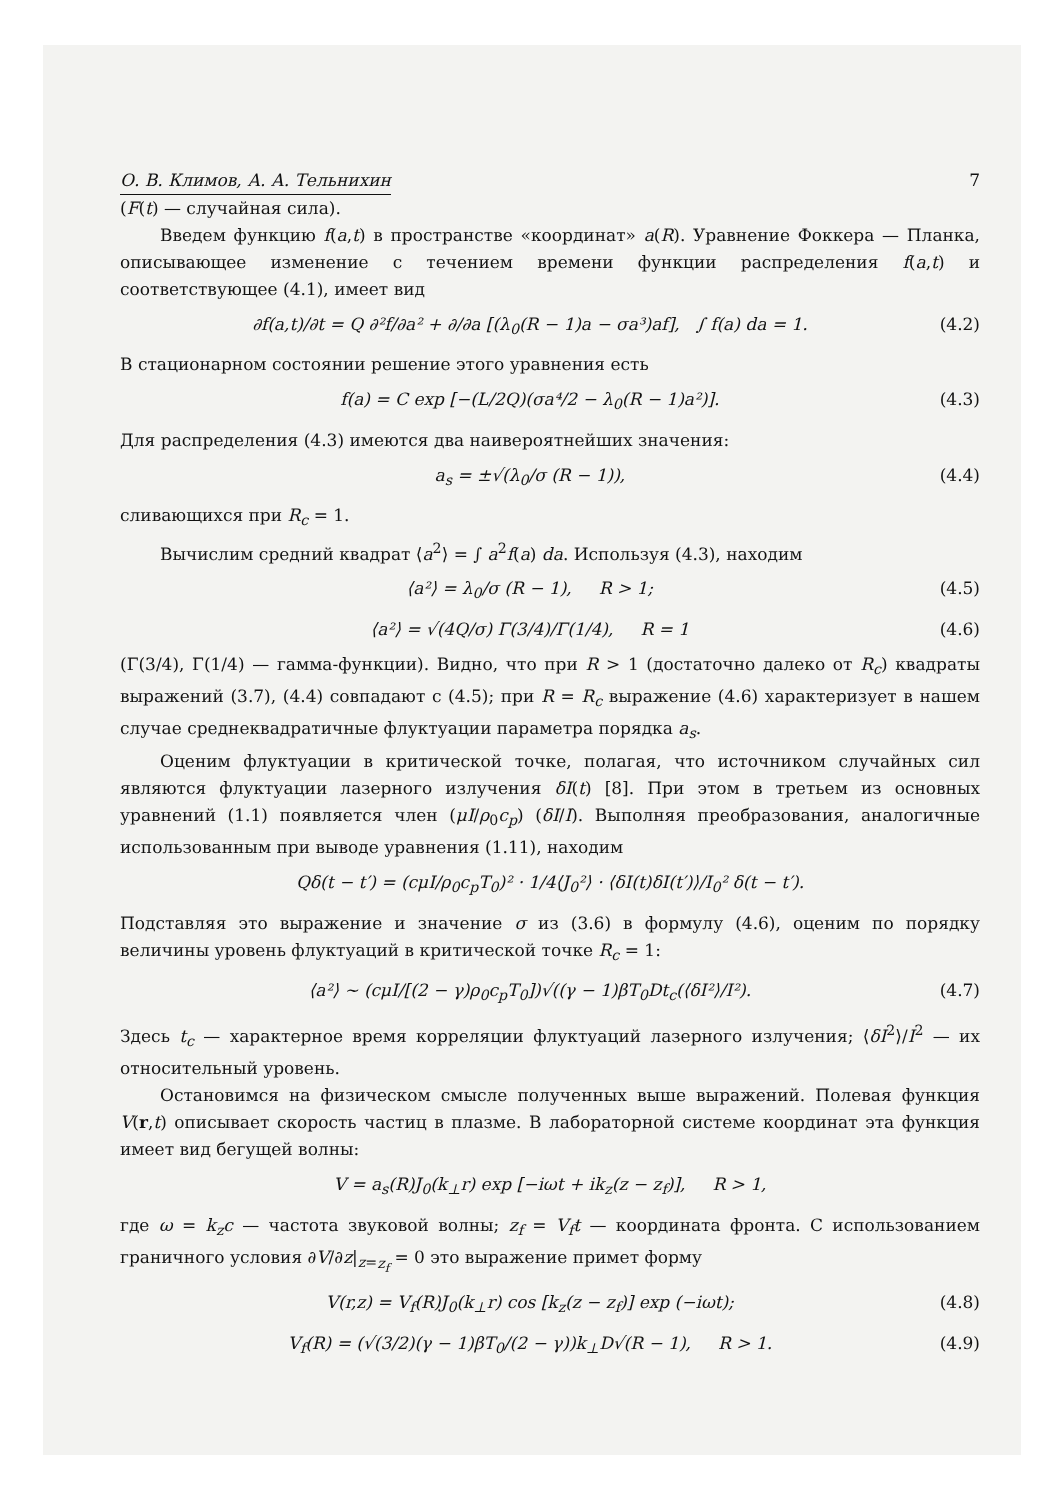О. В. Климов, А. А. Тельнихин 7
(F(t) — случайная сила).
Введем функцию f(a,t) в пространстве «координат» a(R). Уравнение Фоккера — Планка, описывающее изменение с течением времени функции распределения f(a,t) и соответствующее (4.1), имеет вид
∂f(a,t)/∂t = Q ∂²f/∂a² + ∂/∂a [(λ<sub>0</sub>(R − 1)a − σa³)af], ∫ f(a) da = 1. (4.2)
В стационарном состоянии решение этого уравнения есть
f(a) = C exp [−(L/2Q)(σa⁴/2 − λ<sub>0</sub>(R − 1)a²)]. (4.3)
Для распределения (4.3) имеются два наивероятнейших значения:
a<sub>s</sub> = ±√(λ<sub>0</sub>/σ (R − 1)), (4.4)
сливающихся при R<sub>c</sub> = 1.
Вычислим средний квадрат ⟨a<sup>2</sup>⟩ = ∫ a<sup>2</sup>f(a) da. Используя (4.3), находим
⟨a²⟩ = λ<sub>0</sub>/σ (R − 1), R > 1; (4.5)
⟨a²⟩ = √(4Q/σ) Γ(3/4)/Γ(1/4), R = 1 (4.6)
(Γ(3/4), Γ(1/4) — гамма-функции). Видно, что при R > 1 (достаточно далеко от R<sub>c</sub>) квадраты выражений (3.7), (4.4) совпадают с (4.5); при R = R<sub>c</sub> выражение (4.6) характеризует в нашем случае среднеквадратичные флуктуации параметра порядка a<sub>s</sub>.
Оценим флуктуации в критической точке, полагая, что источником случайных сил являются флуктуации лазерного излучения δI(t) [8]. При этом в третьем из основных уравнений (1.1) появляется член (μI/ρ<sub>0</sub>c<sub>p</sub>) (δI/I). Выполняя преобразования, аналогичные использованным при выводе уравнения (1.11), находим
Qδ(t − t′) = (cμI/ρ<sub>0</sub>c<sub>p</sub>T<sub>0</sub>)² · 1/4⟨J<sub>0</sub>²⟩ · ⟨δI(t)δI(t′)⟩/I<sub>0</sub>² δ(t − t′).
Подставляя это выражение и значение σ из (3.6) в формулу (4.6), оценим по порядку величины уровень флуктуаций в критической точке R<sub>c</sub> = 1:
⟨a²⟩ ~ (cμI/[(2 − γ)ρ<sub>0</sub>c<sub>p</sub>T<sub>0</sub>])√((γ − 1)βT<sub>0</sub>Dt<sub>c</sub>(⟨δI²⟩/I²). (4.7)
Здесь t<sub>c</sub> — характерное время корреляции флуктуаций лазерного излучения; ⟨δI<sup>2</sup>⟩/I<sup>2</sup> — их относительный уровень.
Остановимся на физическом смысле полученных выше выражений. Полевая функция V(r,t) описывает скорость частиц в плазме. В лабораторной системе координат эта функция имеет вид бегущей волны:
V = a<sub>s</sub>(R)J<sub>0</sub>(k<sub>⊥</sub>r) exp [−iωt + ik<sub>z</sub>(z − z<sub>f</sub>)], R > 1,
где ω = k<sub>z</sub>c — частота звуковой волны; z<sub>f</sub> = V<sub>f</sub>t — координата фронта. С использованием граничного условия ∂V/∂z|<sub>z=z<sub>f</sub></sub> = 0 это выражение примет форму
V(r,z) = V<sub>f</sub>(R)J<sub>0</sub>(k<sub>⊥</sub>r) cos [k<sub>z</sub>(z − z<sub>f</sub>)] exp (−iωt); (4.8)
V<sub>f</sub>(R) = (√(3/2)(γ − 1)βT<sub>0</sub>/(2 − γ))k<sub>⊥</sub>D√(R − 1), R > 1. (4.9)